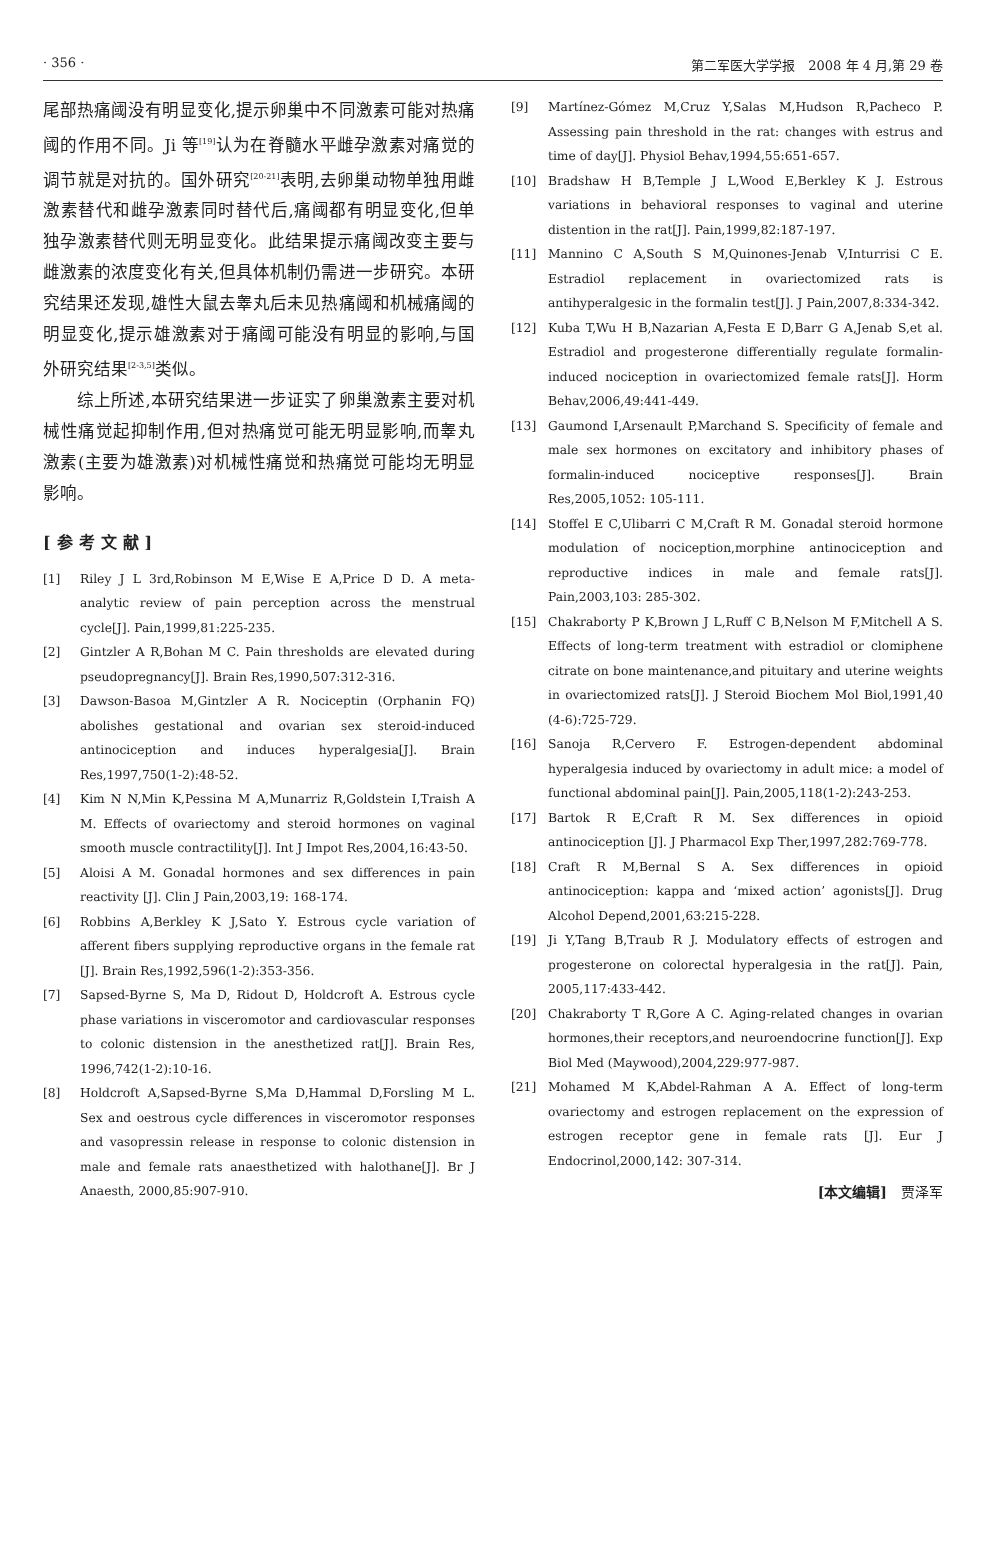· 356 · 第二军医大学学报　2008 年 4 月,第 29 卷
尾部热痛阈没有明显变化,提示卵巢中不同激素可能对热痛阈的作用不同。Ji 等<sup>[19]</sup>认为在脊髓水平雌孕激素对痛觉的调节就是对抗的。国外研究<sup>[20-21]</sup>表明,去卵巢动物单独用雌激素替代和雌孕激素同时替代后,痛阈都有明显变化,但单独孕激素替代则无明显变化。此结果提示痛阈改变主要与雌激素的浓度变化有关,但具体机制仍需进一步研究。本研究结果还发现,雄性大鼠去睾丸后未见热痛阈和机械痛阈的明显变化,提示雄激素对于痛阈可能没有明显的影响,与国外研究结果<sup>[2-3,5]</sup>类似。
　　综上所述,本研究结果进一步证实了卵巢激素主要对机械性痛觉起抑制作用,但对热痛觉可能无明显影响,而睾丸激素(主要为雄激素)对机械性痛觉和热痛觉可能均无明显影响。
[参考文献]
[1] Riley J L 3rd,Robinson M E,Wise E A,Price D D. A meta-analytic review of pain perception across the menstrual cycle[J]. Pain,1999,81:225-235.
[2] Gintzler A R,Bohan M C. Pain thresholds are elevated during pseudopregnancy[J]. Brain Res,1990,507:312-316.
[3] Dawson-Basoa M,Gintzler A R. Nociceptin (Orphanin FQ) abolishes gestational and ovarian sex steroid-induced antinociception and induces hyperalgesia[J]. Brain Res,1997,750(1-2):48-52.
[4] Kim N N,Min K,Pessina M A,Munarriz R,Goldstein I,Traish A M. Effects of ovariectomy and steroid hormones on vaginal smooth muscle contractility[J]. Int J Impot Res,2004,16:43-50.
[5] Aloisi A M. Gonadal hormones and sex differences in pain reactivity [J]. Clin J Pain,2003,19: 168-174.
[6] Robbins A,Berkley K J,Sato Y. Estrous cycle variation of afferent fibers supplying reproductive organs in the female rat [J]. Brain Res,1992,596(1-2):353-356.
[7] Sapsed-Byrne S, Ma D, Ridout D, Holdcroft A. Estrous cycle phase variations in visceromotor and cardiovascular responses to colonic distension in the anesthetized rat[J]. Brain Res, 1996,742(1-2):10-16.
[8] Holdcroft A,Sapsed-Byrne S,Ma D,Hammal D,Forsling M L. Sex and oestrous cycle differences in visceromotor responses and vasopressin release in response to colonic distension in male and female rats anaesthetized with halothane[J]. Br J Anaesth, 2000,85:907-910.
[9] Martínez-Gómez M,Cruz Y,Salas M,Hudson R,Pacheco P. Assessing pain threshold in the rat: changes with estrus and time of day[J]. Physiol Behav,1994,55:651-657.
[10] Bradshaw H B,Temple J L,Wood E,Berkley K J. Estrous variations in behavioral responses to vaginal and uterine distention in the rat[J]. Pain,1999,82:187-197.
[11] Mannino C A,South S M,Quinones-Jenab V,Inturrisi C E. Estradiol replacement in ovariectomized rats is antihyperalgesic in the formalin test[J]. J Pain,2007,8:334-342.
[12] Kuba T,Wu H B,Nazarian A,Festa E D,Barr G A,Jenab S,et al. Estradiol and progesterone differentially regulate formalin-induced nociception in ovariectomized female rats[J]. Horm Behav,2006,49:441-449.
[13] Gaumond I,Arsenault P,Marchand S. Specificity of female and male sex hormones on excitatory and inhibitory phases of formalin-induced nociceptive responses[J]. Brain Res,2005,1052: 105-111.
[14] Stoffel E C,Ulibarri C M,Craft R M. Gonadal steroid hormone modulation of nociception,morphine antinociception and reproductive indices in male and female rats[J]. Pain,2003,103: 285-302.
[15] Chakraborty P K,Brown J L,Ruff C B,Nelson M F,Mitchell A S. Effects of long-term treatment with estradiol or clomiphene citrate on bone maintenance,and pituitary and uterine weights in ovariectomized rats[J]. J Steroid Biochem Mol Biol,1991,40 (4-6):725-729.
[16] Sanoja R,Cervero F. Estrogen-dependent abdominal hyperalgesia induced by ovariectomy in adult mice: a model of functional abdominal pain[J]. Pain,2005,118(1-2):243-253.
[17] Bartok R E,Craft R M. Sex differences in opioid antinociception [J]. J Pharmacol Exp Ther,1997,282:769-778.
[18] Craft R M,Bernal S A. Sex differences in opioid antinociception: kappa and ‘mixed action’ agonists[J]. Drug Alcohol Depend,2001,63:215-228.
[19] Ji Y,Tang B,Traub R J. Modulatory effects of estrogen and progesterone on colorectal hyperalgesia in the rat[J]. Pain, 2005,117:433-442.
[20] Chakraborty T R,Gore A C. Aging-related changes in ovarian hormones,their receptors,and neuroendocrine function[J]. Exp Biol Med (Maywood),2004,229:977-987.
[21] Mohamed M K,Abdel-Rahman A A. Effect of long-term ovariectomy and estrogen replacement on the expression of estrogen receptor gene in female rats [J]. Eur J Endocrinol,2000,142: 307-314.
[本文编辑]　贾泽军